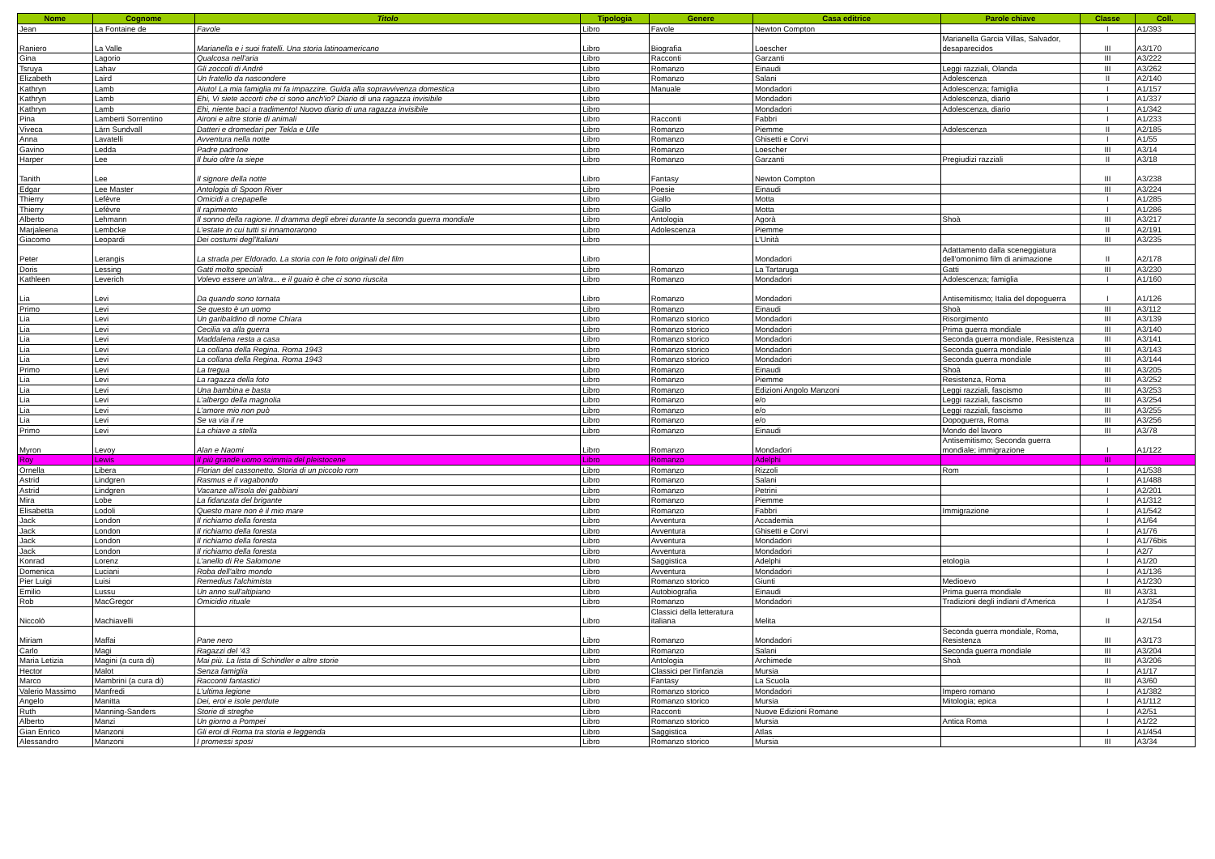| Nome | Cognome | Titolo | Tipologia | Genere | Casa editrice | Parole chiave | Classe | Coll. |
| --- | --- | --- | --- | --- | --- | --- | --- | --- |
| Jean | La Fontaine de | Favole | Libro | Favole | Newton Compton | | I | A1/393 |
| Raniero | La Valle | Marianella e i suoi fratelli. Una storia latinoamericano | Libro | Biografia | Loescher | Marianella Garcia Villas, Salvador, desaparecidos | III | A3/170 |
| Gina | Lagorio | Qualcosa nell'aria | Libro | Racconti | Garzanti | | III | A3/222 |
| Tsruya | Lahav | Gli zoccoli di André | Libro | Romanzo | Einaudi | Leggi razziali, Olanda | III | A3/262 |
| Elizabeth | Laird | Un fratello da nascondere | Libro | Romanzo | Salani | Adolescenza | II | A2/140 |
| Kathryn | Lamb | Aiuto! La mia famiglia mi fa impazzire. Guida alla sopravvivenza domestica | Libro | Manuale | Mondadori | Adolescenza; famiglia | I | A1/157 |
| Kathryn | Lamb | Ehi, Vi siete accorti che ci sono anch'io? Diario di una ragazza invisibile | Libro | | Mondadori | Adolescenza, diario | I | A1/337 |
| Kathryn | Lamb | Ehi, niente baci a tradimento! Nuovo diario di una ragazza invisibile | Libro | | Mondadori | Adolescenza, diario | I | A1/342 |
| Pina | Lamberti Sorrentino | Aironi e altre storie di animali | Libro | Racconti | Fabbri | | I | A1/233 |
| Viveca | Lärn Sundvall | Datteri e dromedari per Tekla e Ulle | Libro | Romanzo | Piemme | Adolescenza | II | A2/185 |
| Anna | Lavatelli | Avventura nella notte | Libro | Romanzo | Ghisetti e Corvi | | I | A1/55 |
| Gavino | Ledda | Padre padrone | Libro | Romanzo | Loescher | | III | A3/14 |
| Harper | Lee | Il buio oltre la siepe | Libro | Romanzo | Garzanti | Pregiudizi razziali | II | A3/18 |
| Tanith | Lee | Il signore della notte | Libro | Fantasy | Newton Compton | | III | A3/238 |
| Edgar | Lee Master | Antologia di Spoon River | Libro | Poesie | Einaudi | | III | A3/224 |
| Thierry | Lefèvre | Omicidi a crepapelle | Libro | Giallo | Motta | | I | A1/285 |
| Thierry | Lefèvre | Il rapimento | Libro | Giallo | Motta | | I | A1/286 |
| Alberto | Lehmann | Il sonno della ragione. Il dramma degli ebrei durante la seconda guerra mondiale | Libro | Antologia | Agorà | Shoà | III | A3/217 |
| Marjaleena | Lembcke | L'estate in cui tutti si innamorarono | Libro | Adolescenza | Piemme | | II | A2/191 |
| Giacomo | Leopardi | Dei costumi degl'Italiani | Libro | | L'Unità | | III | A3/235 |
| Peter | Lerangis | La strada per Eldorado. La storia con le foto originali del film | Libro | | Mondadori | Adattamento dalla sceneggiatura dell'omonimo film di animazione | II | A2/178 |
| Doris | Lessing | Gatti molto speciali | Libro | Romanzo | La Tartaruga | Gatti | III | A3/230 |
| Kathleen | Leverich | Volevo essere un'altra... e il guaio è che ci sono riuscita | Libro | Romanzo | Mondadori | Adolescenza; famiglia | I | A1/160 |
| Lia | Levi | Da quando sono tornata | Libro | Romanzo | Mondadori | Antisemitismo; Italia del dopoguerra | I | A1/126 |
| Primo | Levi | Se questo è un uomo | Libro | Romanzo | Einaudi | Shoà | III | A3/112 |
| Lia | Levi | Un garibaldino di nome Chiara | Libro | Romanzo storico | Mondadori | Risorgimento | III | A3/139 |
| Lia | Levi | Cecilia va alla guerra | Libro | Romanzo storico | Mondadori | Prima guerra mondiale | III | A3/140 |
| Lia | Levi | Maddalena resta a casa | Libro | Romanzo storico | Mondadori | Seconda guerra mondiale, Resistenza | III | A3/141 |
| Lia | Levi | La collana della Regina. Roma 1943 | Libro | Romanzo storico | Mondadori | Seconda guerra mondiale | III | A3/143 |
| Lia | Levi | La collana della Regina. Roma 1943 | Libro | Romanzo storico | Mondadori | Seconda guerra mondiale | III | A3/144 |
| Primo | Levi | La tregua | Libro | Romanzo | Einaudi | Shoà | III | A3/205 |
| Lia | Levi | La ragazza della foto | Libro | Romanzo | Piemme | Resistenza, Roma | III | A3/252 |
| Lia | Levi | Una bambina e basta | Libro | Romanzo | Edizioni Angolo Manzoni | Leggi razziali, fascismo | III | A3/253 |
| Lia | Levi | L'albergo della magnolia | Libro | Romanzo | e/o | Leggi razziali, fascismo | III | A3/254 |
| Lia | Levi | L'amore mio non può | Libro | Romanzo | e/o | Leggi razziali, fascismo | III | A3/255 |
| Lia | Levi | Se va via il re | Libro | Romanzo | e/o | Dopoguerra, Roma | III | A3/256 |
| Primo | Levi | La chiave a stella | Libro | Romanzo | Einaudi | Mondo del lavoro | III | A3/78 |
| Myron | Levoy | Alan e Naomi | Libro | Romanzo | Mondadori | Antisemitismo; Seconda guerra mondiale; immigrazione | I | A1/122 |
| Roy | Lewis | Il più grande uomo scimmia del pleistocene | Libro | Romanzo | Adelphi | | III | |
| Ornella | Libera | Florian del cassonetto. Storia di un piccolo rom | Libro | Romanzo | Rizzoli | Rom | I | A1/538 |
| Astrid | Lindgren | Rasmus e il vagabondo | Libro | Romanzo | Salani | | I | A1/488 |
| Astrid | Lindgren | Vacanze all'isola dei gabbiani | Libro | Romanzo | Petrini | | I | A2/201 |
| Mira | Lobe | La fidanzata del brigante | Libro | Romanzo | Piemme | | I | A1/312 |
| Elisabetta | Lodoli | Questo mare non è il mio mare | Libro | Romanzo | Fabbri | Immigrazione | I | A1/542 |
| Jack | London | Il richiamo della foresta | Libro | Avventura | Accademia | | I | A1/64 |
| Jack | London | Il richiamo della foresta | Libro | Avventura | Ghisetti e Corvi | | I | A1/76 |
| Jack | London | Il richiamo della foresta | Libro | Avventura | Mondadori | | I | A1/76bis |
| Jack | London | Il richiamo della foresta | Libro | Avventura | Mondadori | | I | A2/7 |
| Konrad | Lorenz | L'anello di Re Salomone | Libro | Saggistica | Adelphi | etologia | I | A1/20 |
| Domenica | Luciani | Roba dell'altro mondo | Libro | Avventura | Mondadori | | I | A1/136 |
| Pier Luigi | Luisi | Remedius l'alchimista | Libro | Romanzo storico | Giunti | Medioevo | I | A1/230 |
| Emilio | Lussu | Un anno sull'altipiano | Libro | Autobiografia | Einaudi | Prima guerra mondiale | III | A3/31 |
| Rob | MacGregor | Omicidio rituale | Libro | Romanzo | Mondadori | Tradizioni degli indiani d'America | I | A1/354 |
| Niccolò | Machiavelli | | Libro | Classici della letteratura italiana | Melita | | II | A2/154 |
| Miriam | Maffai | Pane nero | Libro | Romanzo | Mondadori | Seconda guerra mondiale, Roma, Resistenza | III | A3/173 |
| Carlo | Magi | Ragazzi del '43 | Libro | Romanzo | Salani | Seconda guerra mondiale | III | A3/204 |
| Maria Letizia | Magini (a cura di) | Mai più. La lista di Schindler e altre storie | Libro | Antologia | Archimede | Shoà | III | A3/206 |
| Hector | Malot | Senza famiglia | Libro | Classici per l'infanzia | Mursia | | I | A1/17 |
| Marco | Mambrini (a cura di) | Racconti fantastici | Libro | Fantasy | La Scuola | | III | A3/60 |
| Valerio Massimo | Manfredi | L'ultima legione | Libro | Romanzo storico | Mondadori | Impero romano | I | A1/382 |
| Angelo | Manitta | Dei, eroi e isole perdute | Libro | Romanzo storico | Mursia | Mitologia; epica | I | A1/112 |
| Ruth | Manning-Sanders | Storie di streghe | Libro | Racconti | Nuove Edizioni Romane | | I | A2/51 |
| Alberto | Manzi | Un giorno a Pompei | Libro | Romanzo storico | Mursia | Antica Roma | I | A1/22 |
| Gian Enrico | Manzoni | Gli eroi di Roma tra storia e leggenda | Libro | Saggistica | Atlas | | I | A1/454 |
| Alessandro | Manzoni | I promessi sposi | Libro | Romanzo storico | Mursia | | III | A3/34 |